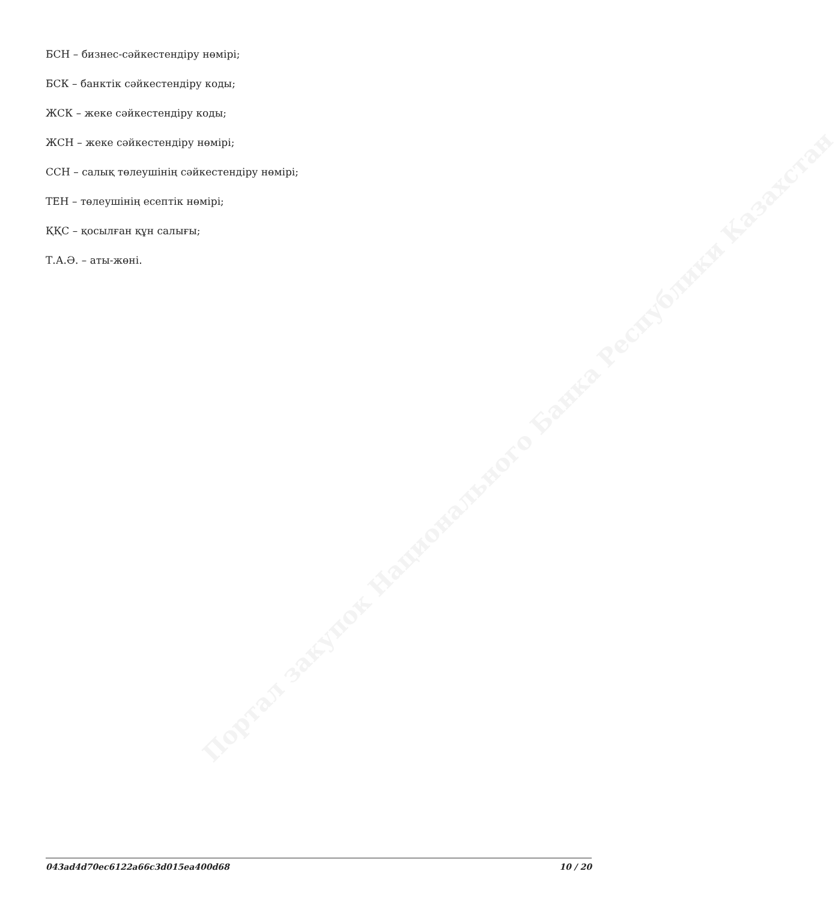Портал закупок Национального Банка Республики Казахстан
БСН – бизнес-сәйкестендіру нөмірі;
БСК – банктік сәйкестендіру коды;
ЖСК – жеке сәйкестендіру коды;
ЖСН – жеке сәйкестендіру нөмірі;
ССН – салық төлеушінің сәйкестендіру нөмірі;
ТЕН – төлеушінің есептік нөмірі;
ҚҚС – қосылған құн салығы;
Т.А.Ә. – аты-жөні.
043ad4d70ec6122a66c3d015ea400d68 10 / 20